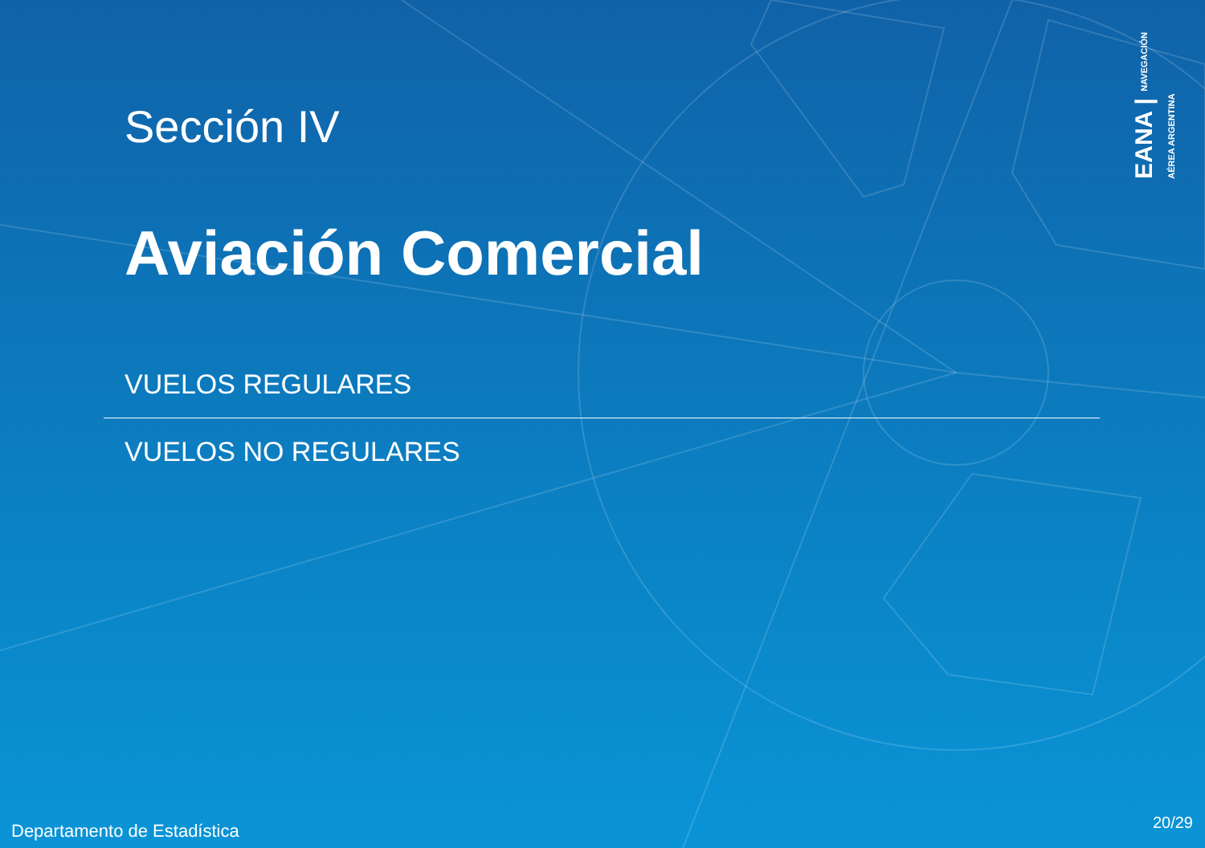Sección IV
Aviación Comercial
VUELOS REGULARES
VUELOS NO REGULARES
EANA | NAVEGACIÓN
AÉREA ARGENTINA
Departamento de Estadística 20/29